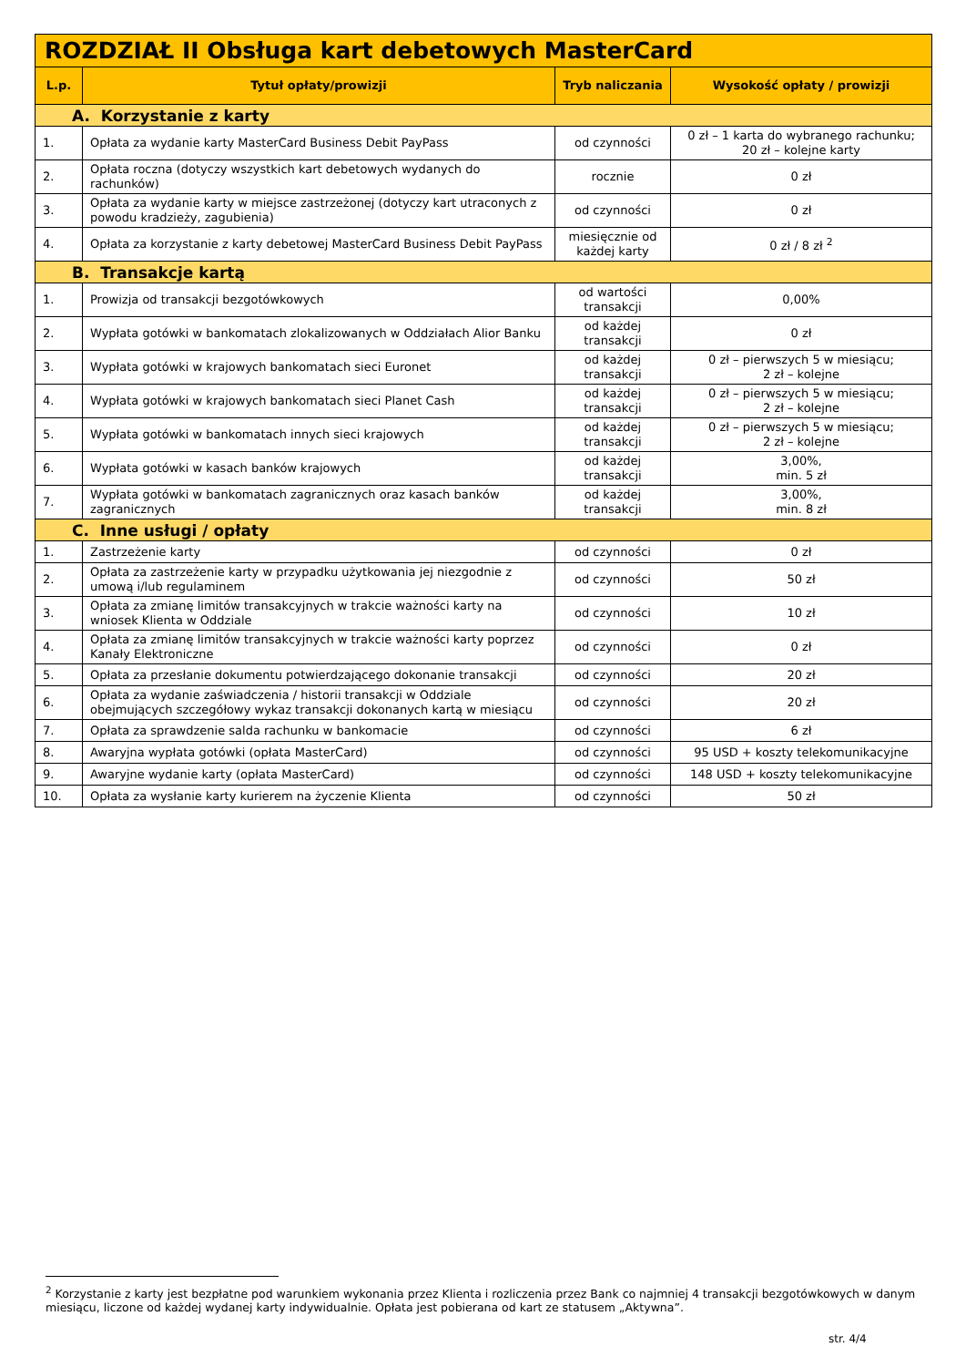| ROZDZIAŁ II Obsługa kart debetowych MasterCard | | | |
| L.p. | Tytuł opłaty/prowizji | Tryb naliczania | Wysokość opłaty / prowizji |
| A. Korzystanie z karty | | | |
| 1. | Opłata za wydanie karty MasterCard Business Debit PayPass | od czynności | 0 zł – 1 karta do wybranego rachunku; 20 zł – kolejne karty |
| 2. | Opłata roczna (dotyczy wszystkich kart debetowych wydanych do rachunków) | rocznie | 0 zł |
| 3. | Opłata za wydanie karty w miejsce zastrzeżonej (dotyczy kart utraconych z powodu kradzieży, zagubienia) | od czynności | 0 zł |
| 4. | Opłata za korzystanie z karty debetowej MasterCard Business Debit PayPass | miesięcznie od każdej karty | 0 zł / 8 zł <sup>2</sup> |
| B. Transakcje kartą | | | |
| 1. | Prowizja od transakcji bezgotówkowych | od wartości transakcji | 0,00% |
| 2. | Wypłata gotówki w bankomatach zlokalizowanych w Oddziałach Alior Banku | od każdej transakcji | 0 zł |
| 3. | Wypłata gotówki w krajowych bankomatach sieci Euronet | od każdej transakcji | 0 zł – pierwszych 5 w miesiącu; 2 zł – kolejne |
| 4. | Wypłata gotówki w krajowych bankomatach sieci Planet Cash | od każdej transakcji | 0 zł – pierwszych 5 w miesiącu; 2 zł – kolejne |
| 5. | Wypłata gotówki w bankomatach innych sieci krajowych | od każdej transakcji | 0 zł – pierwszych 5 w miesiącu; 2 zł – kolejne |
| 6. | Wypłata gotówki w kasach banków krajowych | od każdej transakcji | 3,00%, min. 5 zł |
| 7. | Wypłata gotówki w bankomatach zagranicznych oraz kasach banków zagranicznych | od każdej transakcji | 3,00%, min. 8 zł |
| C. Inne usługi / opłaty | | | |
| 1. | Zastrzeżenie karty | od czynności | 0 zł |
| 2. | Opłata za zastrzeżenie karty w przypadku użytkowania jej niezgodnie z umową i/lub regulaminem | od czynności | 50 zł |
| 3. | Opłata za zmianę limitów transakcyjnych w trakcie ważności karty na wniosek Klienta w Oddziale | od czynności | 10 zł |
| 4. | Opłata za zmianę limitów transakcyjnych w trakcie ważności karty poprzez Kanały Elektroniczne | od czynności | 0 zł |
| 5. | Opłata za przesłanie dokumentu potwierdzającego dokonanie transakcji | od czynności | 20 zł |
| 6. | Opłata za wydanie zaświadczenia / historii transakcji w Oddziale obejmujących szczegółowy wykaz transakcji dokonanych kartą w miesiącu | od czynności | 20 zł |
| 7. | Opłata za sprawdzenie salda rachunku w bankomacie | od czynności | 6 zł |
| 8. | Awaryjna wypłata gotówki (opłata MasterCard) | od czynności | 95 USD + koszty telekomunikacyjne |
| 9. | Awaryjne wydanie karty (opłata MasterCard) | od czynności | 148 USD + koszty telekomunikacyjne |
| 10. | Opłata za wysłanie karty kurierem na życzenie Klienta | od czynności | 50 zł |
<sup>2</sup> Korzystanie z karty jest bezpłatne pod warunkiem wykonania przez Klienta i rozliczenia przez Bank co najmniej 4 transakcji bezgotówkowych w danym miesiącu, liczone od każdej wydanej karty indywidualnie. Opłata jest pobierana od kart ze statusem „Aktywna”.
str. 4/4